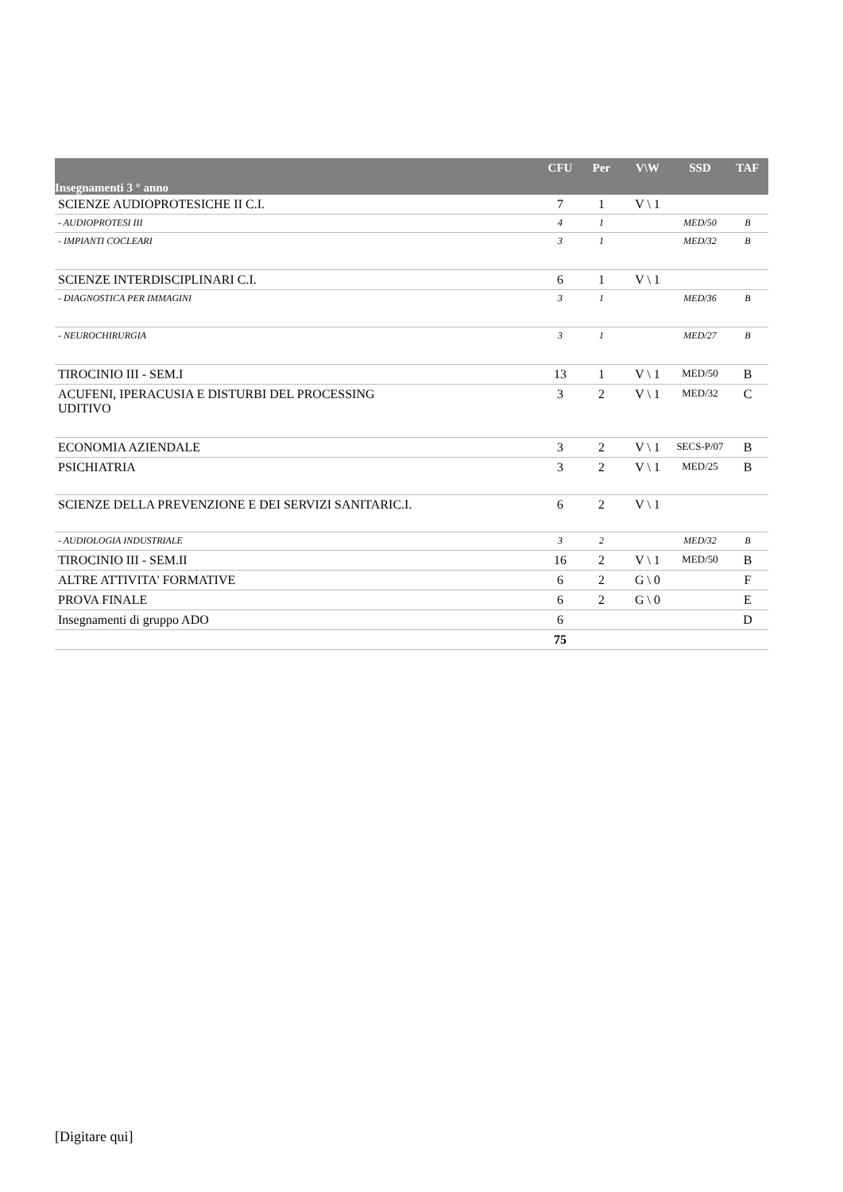| Insegnamenti 3 ° anno | CFU | Per | V\W | SSD | TAF |
| --- | --- | --- | --- | --- | --- |
| SCIENZE AUDIOPROTESICHE II C.I. | 7 | 1 | V \ 1 | | |
| - AUDIOPROTESI III | 4 | 1 | | MED/50 | B |
| - IMPIANTI COCLEARI | 3 | 1 | | MED/32 | B |
| SCIENZE INTERDISCIPLINARI C.I. | 6 | 1 | V \ 1 | | |
| - DIAGNOSTICA PER IMMAGINI | 3 | 1 | | MED/36 | B |
| - NEUROCHIRURGIA | 3 | 1 | | MED/27 | B |
| TIROCINIO III - SEM.I | 13 | 1 | V \ 1 | MED/50 | B |
| ACUFENI, IPERACUSIA E DISTURBI DEL PROCESSING UDITIVO | 3 | 2 | V \ 1 | MED/32 | C |
| ECONOMIA AZIENDALE | 3 | 2 | V \ 1 | SECS-P/07 | B |
| PSICHIATRIA | 3 | 2 | V \ 1 | MED/25 | B |
| SCIENZE DELLA PREVENZIONE E DEI SERVIZI SANITARIC.I. | 6 | 2 | V \ 1 | | |
| - AUDIOLOGIA INDUSTRIALE | 3 | 2 | | MED/32 | B |
| TIROCINIO III - SEM.II | 16 | 2 | V \ 1 | MED/50 | B |
| ALTRE ATTIVITA' FORMATIVE | 6 | 2 | G \ 0 | | F |
| PROVA FINALE | 6 | 2 | G \ 0 | | E |
| Insegnamenti di gruppo ADO | 6 | | | | D |
| | 75 | | | | |
[Digitare qui]